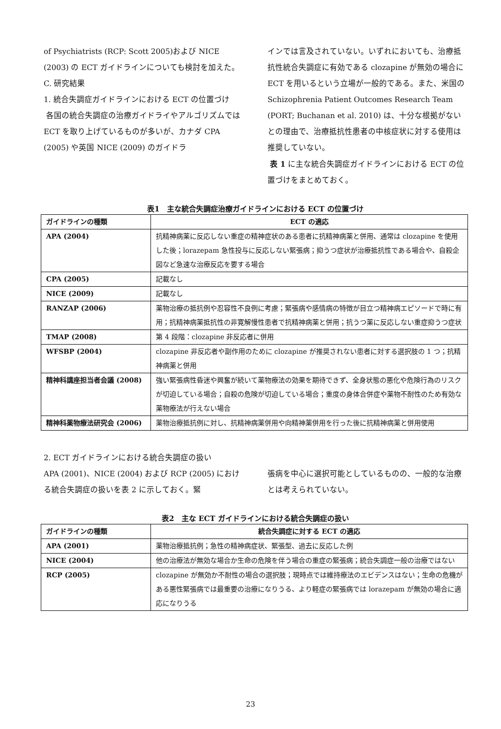of Psychiatrists (RCP: Scott 2005)および NICE (2003) の ECT ガイドラインについても検討を加えた。
C. 研究結果
1. 統合失調症ガイドラインにおける ECT の位置づけ
各国の統合失調症の治療ガイドライやアルゴリズムでは ECT を取り上げているものが多いが、カナダ CPA (2005) や英国 NICE (2009) のガイドラ
インでは言及されていない。いずれにおいても、治療抵抗性統合失調症に有効である clozapine が無効の場合に ECT を用いるという立場が一般的である。また、米国の Schizophrenia Patient Outcomes Research Team (PORT; Buchanan et al. 2010) は、十分な根拠がないとの理由で、治療抵抗性患者の中核症状に対する使用は推奨していない。
表 1 に主な統合失調症ガイドラインにおける ECT の位置づけをまとめておく。
表1　主な統合失調症治療ガイドラインにおける ECT の位置づけ
| ガイドラインの種類 | ECT の適応 |
| --- | --- |
| APA (2004) | 抗精神病薬に反応しない重症の精神症状のある患者に抗精神病薬と併用、通常は clozapine を使用した後；lorazepam 急性投与に反応しない緊張病；抑うつ症状が治療抵抗性である場合や、自殺企図など急速な治療反応を要する場合 |
| CPA (2005) | 記載なし |
| NICE (2009) | 記載なし |
| RANZAP (2006) | 薬物治療の抵抗例や忍容性不良例に考慮；緊張病や感情病の特徴が目立つ精神病エピソードで時に有用；抗精神病薬抵抗性の非寛解慢性患者で抗精神病薬と併用；抗うつ薬に反応しない重症抑うつ症状 |
| TMAP (2008) | 第 4 段階：clozapine 非反応者に併用 |
| WFSBP (2004) | clozapine 非反応者や副作用のために clozapine が推奨されない患者に対する選択肢の 1 つ；抗精神病薬と併用 |
| 精神科講座担当者会議 (2008) | 強い緊張病性昏迷や興奮が続いて薬物療法の効果を期待できず、全身状態の悪化や危険行為のリスクが切迫している場合；自殺の危険が切迫している場合；重度の身体合併症や薬物不耐性のため有効な薬物療法が行えない場合 |
| 精神科薬物療法研究会 (2006) | 薬物治療抵抗例に対し、抗精神病薬併用や向精神薬併用を行った後に抗精神病薬と併用使用 |
2. ECT ガイドラインにおける統合失調症の扱い
APA (2001)、NICE (2004) および RCP (2005) における統合失調症の扱いを表 2 に示しておく。緊
張病を中心に選択可能としているものの、一般的な治療とは考えられていない。
表2　主な ECT ガイドラインにおける統合失調症の扱い
| ガイドラインの種類 | 統合失調症に対する ECT の適応 |
| --- | --- |
| APA (2001) | 薬物治療抵抗例；急性の精神病症状、緊張型、過去に反応した例 |
| NICE (2004) | 他の治療法が無効な場合か生命の危険を伴う場合の重症の緊張病；統合失調症一般の治療ではない |
| RCP (2005) | clozapine が無効か不耐性の場合の選択肢；現時点では維持療法のエビデンスはない；生命の危機がある悪性緊張病では最重要の治療になりうる、より軽症の緊張病では lorazepam が無効の場合に適応になりうる |
23